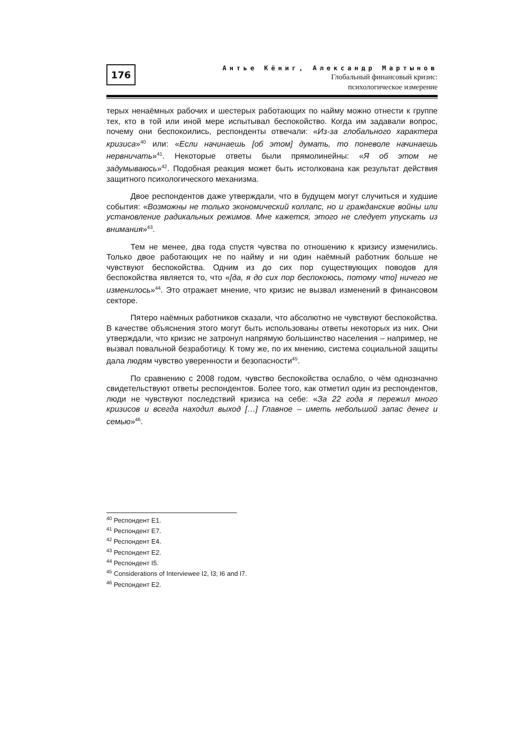176
Антье Кёниг, Александр Мартынов
Глобальный финансовый кризис:
психологическое измерение
терых ненаёмных рабочих и шестерых работающих по найму можно отнести к группе тех, кто в той или иной мере испытывал беспокойство. Когда им задавали вопрос, почему они беспокоились, респонденты отвечали: «Из-за глобального характера кризиса»<sup>40</sup> или: «Если начинаешь [об этом] думать, то поневоле начинаешь нервничать»<sup>41</sup>. Некоторые ответы были прямолинейны: «Я об этом не задумываюсь»<sup>42</sup>. Подобная реакция может быть истолкована как результат действия защитного психологического механизма.
Двое респондентов даже утверждали, что в будущем могут случиться и худшие события: «Возможны не только экономический коллапс, но и гражданские войны или установление радикальных режимов. Мне кажется, этого не следует упускать из внимания»<sup>43</sup>.
Тем не менее, два года спустя чувства по отношению к кризису изменились. Только двое работающих не по найму и ни один наёмный работник больше не чувствуют беспокойства. Одним из до сих пор существующих поводов для беспокойства является то, что «[да, я до сих пор беспокоюсь, потому что] ничего не изменилось»<sup>44</sup>. Это отражает мнение, что кризис не вызвал изменений в финансовом секторе.
Пятеро наёмных работников сказали, что абсолютно не чувствуют беспокойства. В качестве объяснения этого могут быть использованы ответы некоторых из них. Они утверждали, что кризис не затронул напрямую большинство населения – например, не вызвал повальной безработицу. К тому же, по их мнению, система социальной защиты дала людям чувство уверенности и безопасности<sup>45</sup>.
По сравнению с 2008 годом, чувство беспокойства ослабло, о чём однозначно свидетельствуют ответы респондентов. Более того, как отметил один из респондентов, люди не чувствуют последствий кризиса на себе: «За 22 года я пережил много кризисов и всегда находил выход […] Главное – иметь небольшой запас денег и семью»<sup>46</sup>.
<sup>40</sup> Респондент E1.
<sup>41</sup> Респондент E7.
<sup>42</sup> Респондент E4.
<sup>43</sup> Респондент E2.
<sup>44</sup> Респондент I5.
<sup>45</sup> Considerations of Interviewee I2, I3; I6 and I7.
<sup>46</sup> Респондент E2.